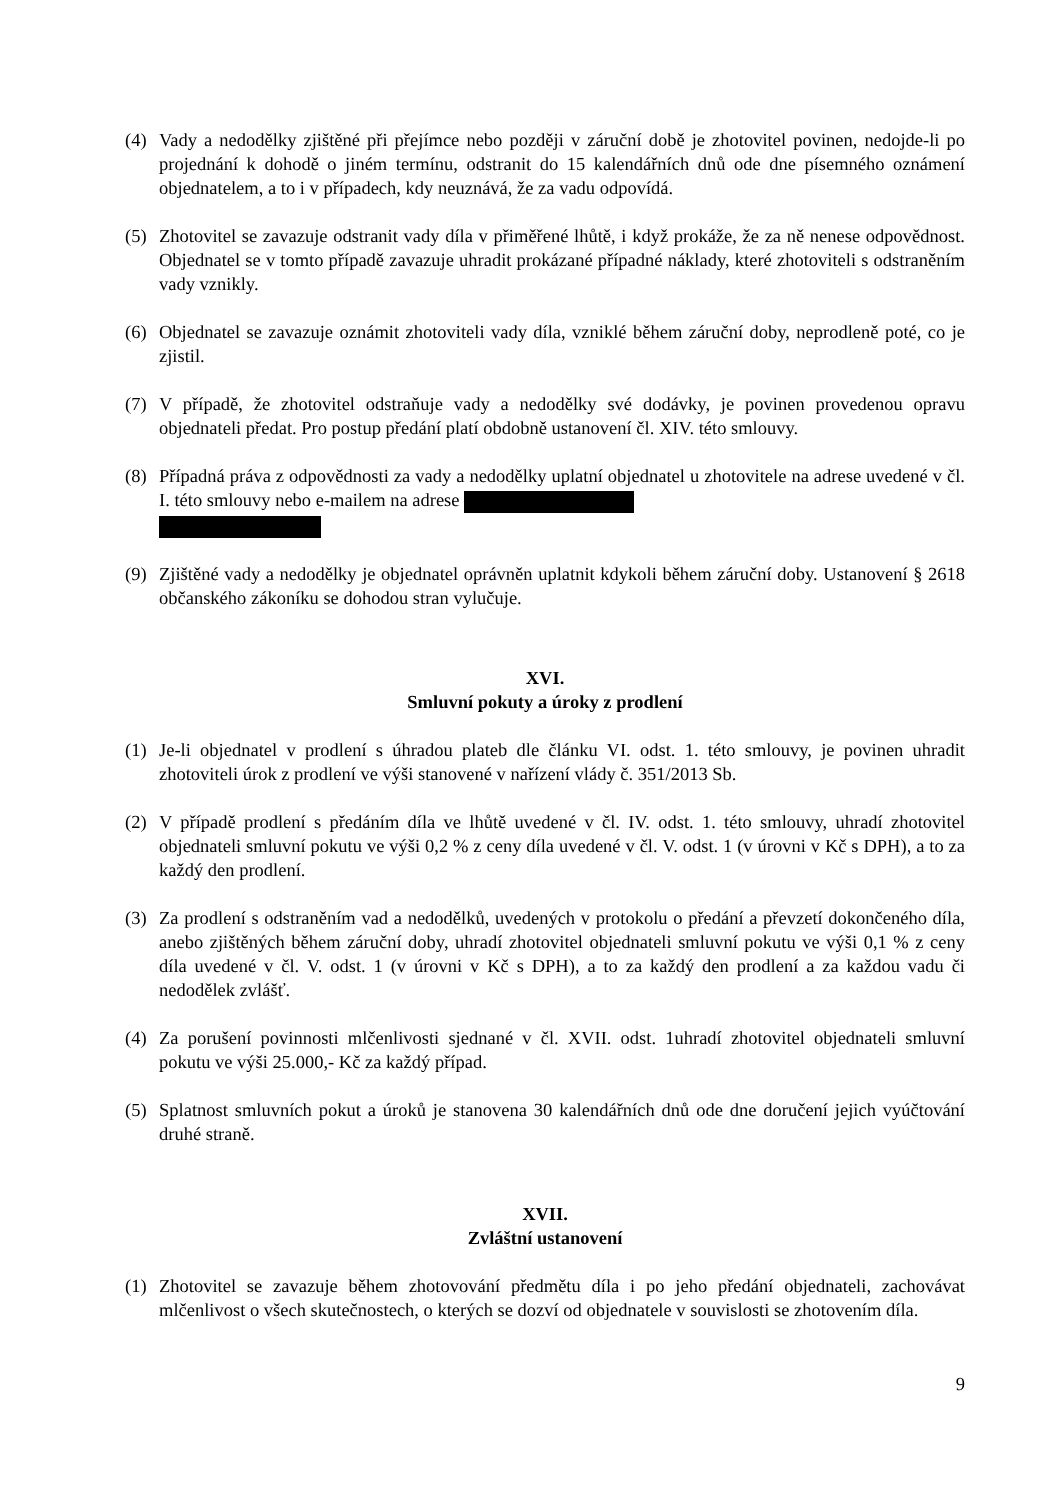(4) Vady a nedodělky zjištěné při přejímce nebo později v záruční době je zhotovitel povinen, nedojde-li po projednání k dohodě o jiném termínu, odstranit do 15 kalendářních dnů ode dne písemného oznámení objednatelem, a to i v případech, kdy neuznává, že za vadu odpovídá.
(5) Zhotovitel se zavazuje odstranit vady díla v přiměřené lhůtě, i když prokáže, že za ně nenese odpovědnost. Objednatel se v tomto případě zavazuje uhradit prokázané případné náklady, které zhotoviteli s odstraněním vady vznikly.
(6) Objednatel se zavazuje oznámit zhotoviteli vady díla, vzniklé během záruční doby, neprodleně poté, co je zjistil.
(7) V případě, že zhotovitel odstraňuje vady a nedodělky své dodávky, je povinen provedenou opravu objednateli předat. Pro postup předání platí obdobně ustanovení čl. XIV. této smlouvy.
(8) Případná práva z odpovědnosti za vady a nedodělky uplatní objednatel u zhotovitele na adrese uvedené v čl. I. této smlouvy nebo e-mailem na adrese
(9) Zjištěné vady a nedodělky je objednatel oprávněn uplatnit kdykoli během záruční doby. Ustanovení § 2618 občanského zákoníku se dohodou stran vylučuje.
XVI.
Smluvní pokuty a úroky z prodlení
(1) Je-li objednatel v prodlení s úhradou plateb dle článku VI. odst. 1. této smlouvy, je povinen uhradit zhotoviteli úrok z prodlení ve výši stanovené v nařízení vlády č. 351/2013 Sb.
(2) V případě prodlení s předáním díla ve lhůtě uvedené v čl. IV. odst. 1. této smlouvy, uhradí zhotovitel objednateli smluvní pokutu ve výši 0,2 % z ceny díla uvedené v čl. V. odst. 1 (v úrovni v Kč s DPH), a to za každý den prodlení.
(3) Za prodlení s odstraněním vad a nedodělků, uvedených v protokolu o předání a převzetí dokončeného díla, anebo zjištěných během záruční doby, uhradí zhotovitel objednateli smluvní pokutu ve výši 0,1 % z ceny díla uvedené v čl. V. odst. 1 (v úrovni v Kč s DPH), a to za každý den prodlení a za každou vadu či nedodělek zvlášť.
(4) Za porušení povinnosti mlčenlivosti sjednané v čl. XVII. odst. 1uhradí zhotovitel objednateli smluvní pokutu ve výši 25.000,- Kč za každý případ.
(5) Splatnost smluvních pokut a úroků je stanovena 30 kalendářních dnů ode dne doručení jejich vyúčtování druhé straně.
XVII.
Zvláštní ustanovení
(1) Zhotovitel se zavazuje během zhotovování předmětu díla i po jeho předání objednateli, zachovávat mlčenlivost o všech skutečnostech, o kterých se dozví od objednatele v souvislosti se zhotovením díla.
9